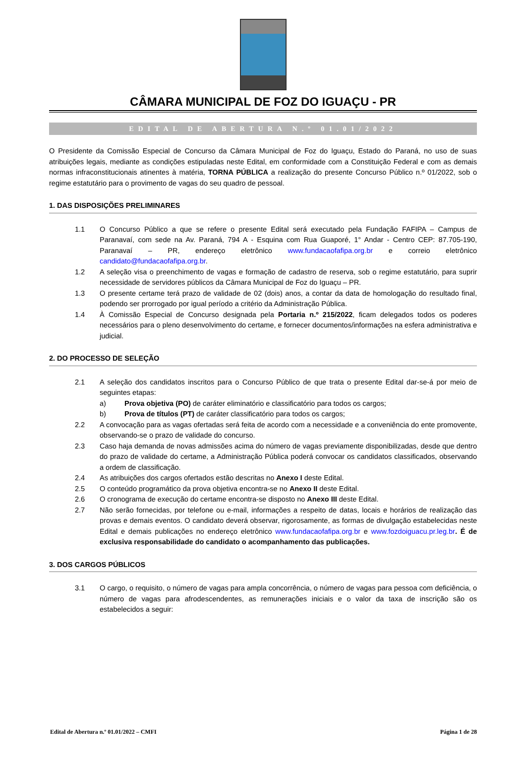CÂMARA MUNICIPAL DE FOZ DO IGUAÇU - PR
EDITAL DE ABERTURA N.º 01.01/2022
O Presidente da Comissão Especial de Concurso da Câmara Municipal de Foz do Iguaçu, Estado do Paraná, no uso de suas atribuições legais, mediante as condições estipuladas neste Edital, em conformidade com a Constituição Federal e com as demais normas infraconstitucionais atinentes à matéria, TORNA PÚBLICA a realização do presente Concurso Público n.º 01/2022, sob o regime estatutário para o provimento de vagas do seu quadro de pessoal.
1. DAS DISPOSIÇÕES PRELIMINARES
1.1 O Concurso Público a que se refere o presente Edital será executado pela Fundação FAFIPA – Campus de Paranavaí, com sede na Av. Paraná, 794 A - Esquina com Rua Guaporé, 1° Andar - Centro CEP: 87.705-190, Paranavaí – PR, endereço eletrônico www.fundacaofafipa.org.br e correio eletrônico candidato@fundacaofafipa.org.br.
1.2 A seleção visa o preenchimento de vagas e formação de cadastro de reserva, sob o regime estatutário, para suprir necessidade de servidores públicos da Câmara Municipal de Foz do Iguaçu – PR.
1.3 O presente certame terá prazo de validade de 02 (dois) anos, a contar da data de homologação do resultado final, podendo ser prorrogado por igual período a critério da Administração Pública.
1.4 À Comissão Especial de Concurso designada pela Portaria n.º 215/2022, ficam delegados todos os poderes necessários para o pleno desenvolvimento do certame, e fornecer documentos/informações na esfera administrativa e judicial.
2. DO PROCESSO DE SELEÇÃO
2.1 A seleção dos candidatos inscritos para o Concurso Público de que trata o presente Edital dar-se-á por meio de seguintes etapas:
a) Prova objetiva (PO) de caráter eliminatório e classificatório para todos os cargos;
b) Prova de títulos (PT) de caráter classificatório para todos os cargos;
2.2 A convocação para as vagas ofertadas será feita de acordo com a necessidade e a conveniência do ente promovente, observando-se o prazo de validade do concurso.
2.3 Caso haja demanda de novas admissões acima do número de vagas previamente disponibilizadas, desde que dentro do prazo de validade do certame, a Administração Pública poderá convocar os candidatos classificados, observando a ordem de classificação.
2.4 As atribuições dos cargos ofertados estão descritas no Anexo I deste Edital.
2.5 O conteúdo programático da prova objetiva encontra-se no Anexo II deste Edital.
2.6 O cronograma de execução do certame encontra-se disposto no Anexo III deste Edital.
2.7 Não serão fornecidas, por telefone ou e-mail, informações a respeito de datas, locais e horários de realização das provas e demais eventos. O candidato deverá observar, rigorosamente, as formas de divulgação estabelecidas neste Edital e demais publicações no endereço eletrônico www.fundacaofafipa.org.br e www.fozdoiguacu.pr.leg.br. É de exclusiva responsabilidade do candidato o acompanhamento das publicações.
3. DOS CARGOS PÚBLICOS
3.1 O cargo, o requisito, o número de vagas para ampla concorrência, o número de vagas para pessoa com deficiência, o número de vagas para afrodescendentes, as remunerações iniciais e o valor da taxa de inscrição são os estabelecidos a seguir:
Edital de Abertura n.º 01.01/2022 – CMFI Página 1 de 28